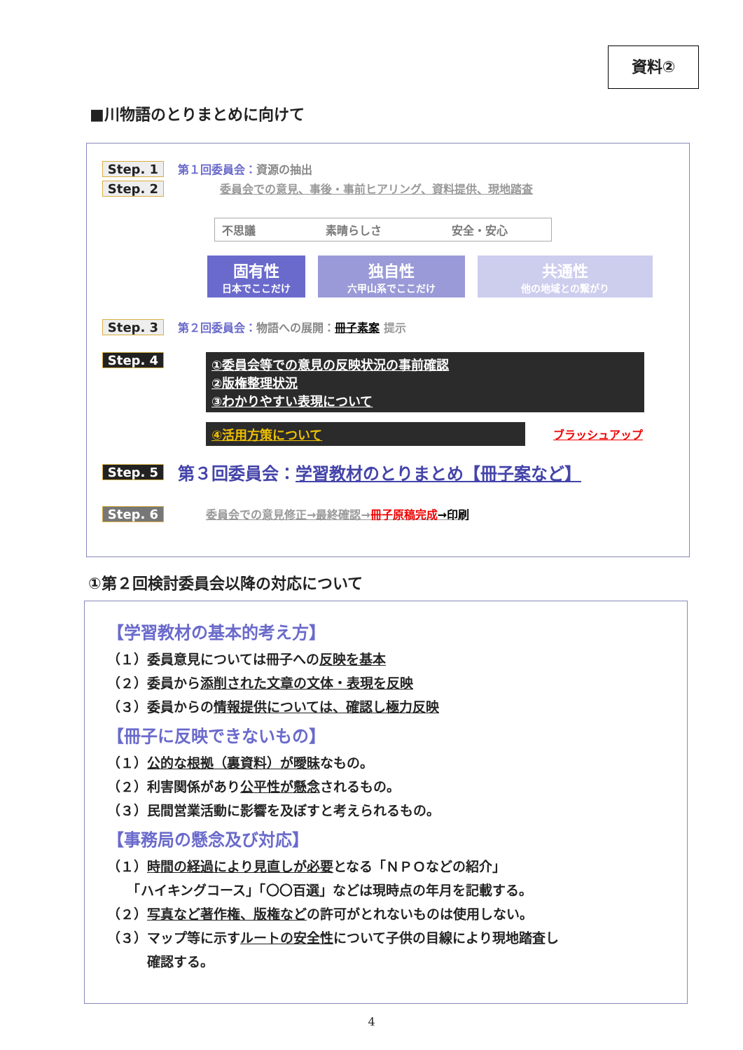資料②
■川物語のとりまとめに向けて
Step. 1 第１回委員会：資源の抽出
Step. 2 委員会での意見、事後・事前ヒアリング、資料提供、現地踏査
不思議 素晴らしさ 安全・安心
固有性 日本でここだけ 独自性 六甲山系でここだけ 共通性 他の地域との繋がり
Step. 3 第２回委員会：物語への展開：冊子素案 提示
Step. 4
①委員会等での意見の反映状況の事前確認
②版権整理状況
③わかりやすい表現について
④活用方策について ブラッシュアップ
Step. 5 第３回委員会：学習教材のとりまとめ【冊子案など】
Step. 6 委員会での意見修正→最終確認→冊子原稿完成→印刷
①第２回検討委員会以降の対応について
【学習教材の基本的考え方】
（１）委員意見については冊子への反映を基本
（２）委員から添削された文章の文体・表現を反映
（３）委員からの情報提供については、確認し極力反映
【冊子に反映できないもの】
（１）公的な根拠（裏資料）が曖昧なもの。
（２）利害関係があり公平性が懸念されるもの。
（３）民間営業活動に影響を及ぼすと考えられるもの。
【事務局の懸念及び対応】
（１）時間の経過により見直しが必要となる「ＮＰＯなどの紹介」
　　「ハイキングコース」「〇〇百選」などは現時点の年月を記載する。
（２）写真など著作権、版権などの許可がとれないものは使用しない。
（３）マップ等に示すルートの安全性について子供の目線により現地踏査し
　　　確認する。
4